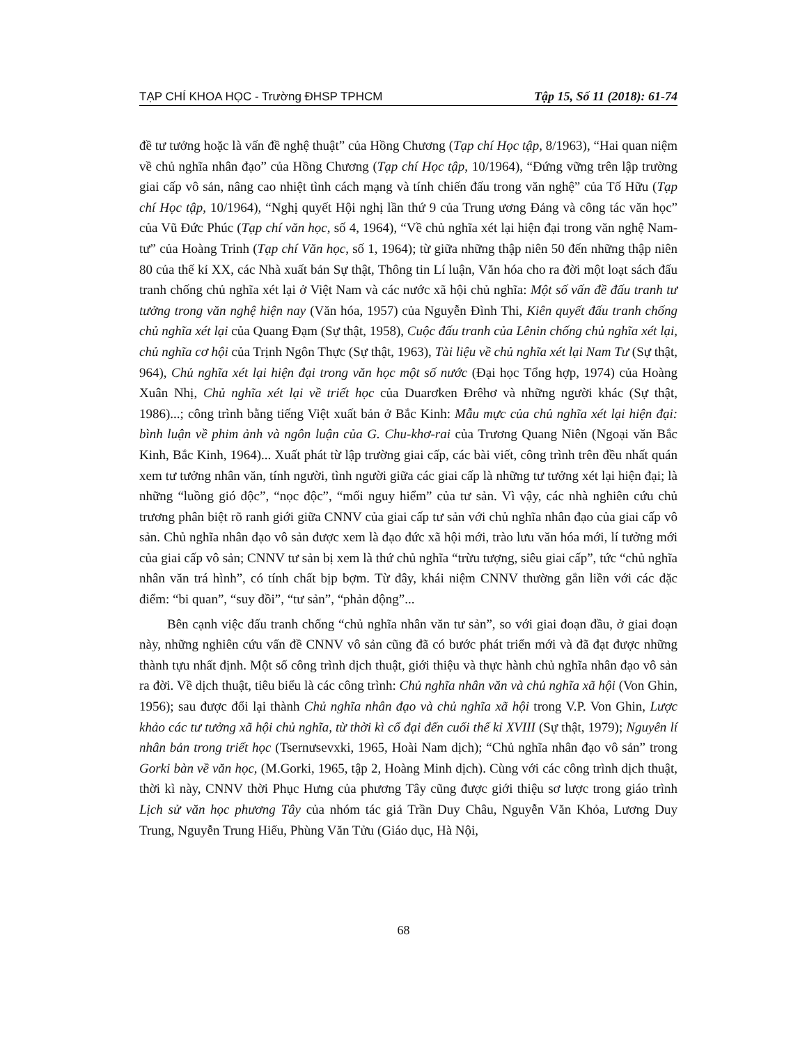TẠP CHÍ KHOA HỌC - Trường ĐHSP TPHCM Tập 15, Số 11 (2018): 61-74
đề tư tưởng hoặc là vấn đề nghệ thuật” của Hồng Chương (Tạp chí Học tập, 8/1963), “Hai quan niệm về chủ nghĩa nhân đạo” của Hồng Chương (Tạp chí Học tập, 10/1964), “Đứng vững trên lập trường giai cấp vô sản, nâng cao nhiệt tình cách mạng và tính chiến đấu trong văn nghệ” của Tố Hữu (Tạp chí Học tập, 10/1964), “Nghị quyết Hội nghị lần thứ 9 của Trung ương Đảng và công tác văn học” của Vũ Đức Phúc (Tạp chí văn học, số 4, 1964), “Về chủ nghĩa xét lại hiện đại trong văn nghệ Nam-tư” của Hoàng Trinh (Tạp chí Văn học, số 1, 1964); từ giữa những thập niên 50 đến những thập niên 80 của thế kỉ XX, các Nhà xuất bản Sự thật, Thông tin Lí luận, Văn hóa cho ra đời một loạt sách đấu tranh chống chủ nghĩa xét lại ở Việt Nam và các nước xã hội chủ nghĩa: Một số vấn đề đấu tranh tư tưởng trong văn nghệ hiện nay (Văn hóa, 1957) của Nguyễn Đình Thi, Kiên quyết đấu tranh chống chủ nghĩa xét lại của Quang Đạm (Sự thật, 1958), Cuộc đấu tranh của Lênin chống chủ nghĩa xét lại, chủ nghĩa cơ hội của Trịnh Ngôn Thực (Sự thật, 1963), Tài liệu về chủ nghĩa xét lại Nam Tư (Sự thật, 964), Chủ nghĩa xét lại hiện đại trong văn học một số nước (Đại học Tổng hợp, 1974) của Hoàng Xuân Nhị, Chủ nghĩa xét lại về triết học của Duarơken Đrêhơ và những người khác (Sự thật, 1986)...; công trình bằng tiếng Việt xuất bản ở Bắc Kinh: Mẫu mực của chủ nghĩa xét lại hiện đại: bình luận về phim ảnh và ngôn luận của G. Chu-khơ-rai của Trương Quang Niên (Ngoại văn Bắc Kinh, Bắc Kinh, 1964)... Xuất phát từ lập trường giai cấp, các bài viết, công trình trên đều nhất quán xem tư tưởng nhân văn, tính người, tình người giữa các giai cấp là những tư tưởng xét lại hiện đại; là những “luồng gió độc”, “nọc độc”, “mối nguy hiểm” của tư sản. Vì vậy, các nhà nghiên cứu chủ trương phân biệt rõ ranh giới giữa CNNV của giai cấp tư sản với chủ nghĩa nhân đạo của giai cấp vô sản. Chủ nghĩa nhân đạo vô sản được xem là đạo đức xã hội mới, trào lưu văn hóa mới, lí tưởng mới của giai cấp vô sản; CNNV tư sản bị xem là thứ chủ nghĩa “trừu tượng, siêu giai cấp”, tức “chủ nghĩa nhân văn trá hình”, có tính chất bịp bợm. Từ đây, khái niệm CNNV thường gắn liền với các đặc điểm: “bi quan”, “suy đồi”, “tư sản”, “phản động”...
Bên cạnh việc đấu tranh chống “chủ nghĩa nhân văn tư sản”, so với giai đoạn đầu, ở giai đoạn này, những nghiên cứu vấn đề CNNV vô sản cũng đã có bước phát triển mới và đã đạt được những thành tựu nhất định. Một số công trình dịch thuật, giới thiệu và thực hành chủ nghĩa nhân đạo vô sản ra đời. Về dịch thuật, tiêu biểu là các công trình: Chủ nghĩa nhân văn và chủ nghĩa xã hội (Von Ghin, 1956); sau được đổi lại thành Chủ nghĩa nhân đạo và chủ nghĩa xã hội trong V.P. Von Ghin, Lược khảo các tư tưởng xã hội chủ nghĩa, từ thời kì cổ đại đến cuối thế kỉ XVIII (Sự thật, 1979); Nguyên lí nhân bản trong triết học (Tsernưsevxki, 1965, Hoài Nam dịch); “Chủ nghĩa nhân đạo vô sản” trong Gorki bàn về văn học, (M.Gorki, 1965, tập 2, Hoàng Minh dịch). Cùng với các công trình dịch thuật, thời kì này, CNNV thời Phục Hưng của phương Tây cũng được giới thiệu sơ lược trong giáo trình Lịch sử văn học phương Tây của nhóm tác giả Trần Duy Châu, Nguyễn Văn Khỏa, Lương Duy Trung, Nguyễn Trung Hiếu, Phùng Văn Tửu (Giáo dục, Hà Nội,
68